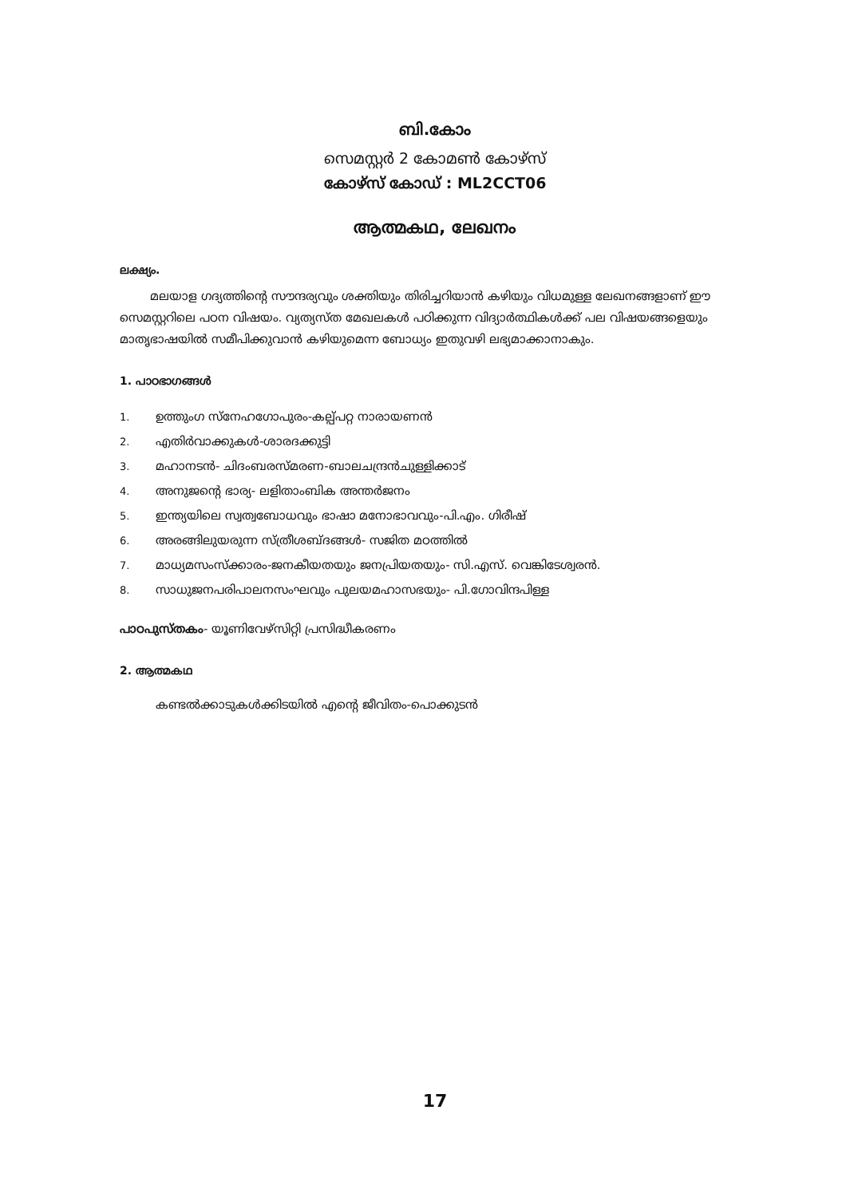ബി.കോം
സെമസ്റ്റർ 2 കോമൺ കോഴ്സ്
കോഴ്സ് കോഡ് : ML2CCT06
ആത്മകഥ, ലേഖനം
ലക്ഷ്യം.
മലയാള ഗദ്യത്തിന്റെ സൗന്ദര്യവും ശക്തിയും തിരിച്ചറിയാൻ കഴിയും വിധമുള്ള ലേഖനങ്ങളാണ് ഈ സെമസ്റ്ററിലെ പഠന വിഷയം. വ്യത്യസ്ത മേഖലകൾ പഠിക്കുന്ന വിദ്യാർത്ഥികൾക്ക് പല വിഷയങ്ങളെയും മാതൃഭാഷയിൽ സമീപിക്കുവാൻ കഴിയുമെന്ന ബോധ്യം ഇതുവഴി ലഭ്യമാക്കാനാകും.
1. പാഠഭാഗങ്ങൾ
1. ഉത്തുംഗ സ്നേഹഗോപുരം-കല്പ്പറ്റ നാരായണൻ
2. എതിർവാക്കുകൾ-ശാരദക്കുട്ടി
3. മഹാനടൻ- ചിദംബരസ്മരണ-ബാലചന്ദ്രൻചുള്ളിക്കാട്
4. അനുജന്റെ ഭാര്യ- ലളിതാംബിക അന്തർജനം
5. ഇന്ത്യയിലെ സ്വത്വബോധവും ഭാഷാ മനോഭാവവും-പി.എം. ഗിരീഷ്
6. അരങ്ങിലുയരുന്ന സ്ത്രീശബ്ദങ്ങൾ- സജിത മഠത്തിൽ
7. മാധ്യമസംസ്ക്കാരം-ജനകീയതയും ജനപ്രിയതയും- സി.എസ്. വെങ്കിടേശ്വരൻ.
8. സാധുജനപരിപാലനസംഘവും പുലയമഹാസഭയും- പി.ഗോവിന്ദപിള്ള
പാഠപുസ്തകം- യൂണിവേഴ്സിറ്റി പ്രസിദ്ധീകരണം
2. ആത്മകഥ
കണ്ടൽക്കാടുകൾക്കിടയിൽ എന്റെ ജീവിതം-പൊക്കുടൻ
17